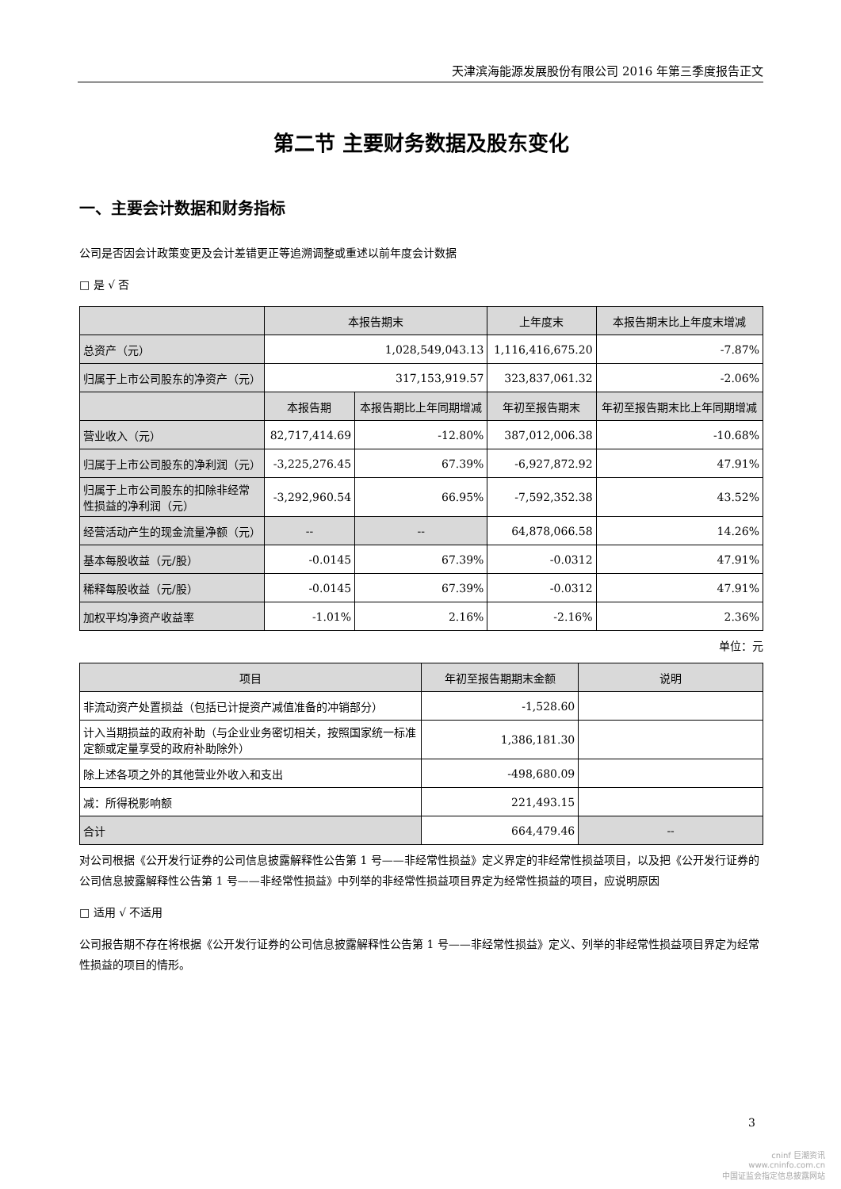天津滨海能源发展股份有限公司 2016 年第三季度报告正文
第二节 主要财务数据及股东变化
一、主要会计数据和财务指标
公司是否因会计政策变更及会计差错更正等追溯调整或重述以前年度会计数据
□ 是 √ 否
| | 本报告期末 | | 上年度末 | | 本报告期末比上年度末增减 |
| --- | --- | --- | --- | --- | --- |
| 总资产（元） | 1,028,549,043.13 | | 1,116,416,675.20 | | -7.87% |
| 归属于上市公司股东的净资产（元） | 317,153,919.57 | | 323,837,061.32 | | -2.06% |
| | 本报告期 | 本报告期比上年同期增减 | 年初至报告期末 | 年初至报告期末比上年同期增减 | |
| 营业收入（元） | 82,717,414.69 | -12.80% | 387,012,006.38 | -10.68% | |
| 归属于上市公司股东的净利润（元） | -3,225,276.45 | 67.39% | -6,927,872.92 | 47.91% | |
| 归属于上市公司股东的扣除非经常性损益的净利润（元） | -3,292,960.54 | 66.95% | -7,592,352.38 | 43.52% | |
| 经营活动产生的现金流量净额（元） | -- | -- | 64,878,066.58 | 14.26% | |
| 基本每股收益（元/股） | -0.0145 | 67.39% | -0.0312 | 47.91% | |
| 稀释每股收益（元/股） | -0.0145 | 67.39% | -0.0312 | 47.91% | |
| 加权平均净资产收益率 | -1.01% | 2.16% | -2.16% | 2.36% | |
单位：元
| 项目 | 年初至报告期期末金额 | 说明 |
| --- | --- | --- |
| 非流动资产处置损益（包括已计提资产减值准备的冲销部分） | -1,528.60 | |
| 计入当期损益的政府补助（与企业业务密切相关，按照国家统一标准定额或定量享受的政府补助除外） | 1,386,181.30 | |
| 除上述各项之外的其他营业外收入和支出 | -498,680.09 | |
| 减：所得税影响额 | 221,493.15 | |
| 合计 | 664,479.46 | -- |
对公司根据《公开发行证券的公司信息披露解释性公告第 1 号——非经常性损益》定义界定的非经常性损益项目，以及把《公开发行证券的公司信息披露解释性公告第 1 号——非经常性损益》中列举的非经常性损益项目界定为经常性损益的项目，应说明原因
□ 适用 √ 不适用
公司报告期不存在将根据《公开发行证券的公司信息披露解释性公告第 1 号——非经常性损益》定义、列举的非经常性损益项目界定为经常性损益的项目的情形。
3
cninf 巨潮资讯
www.cninfo.com.cn
中国证监会指定信息披露网站